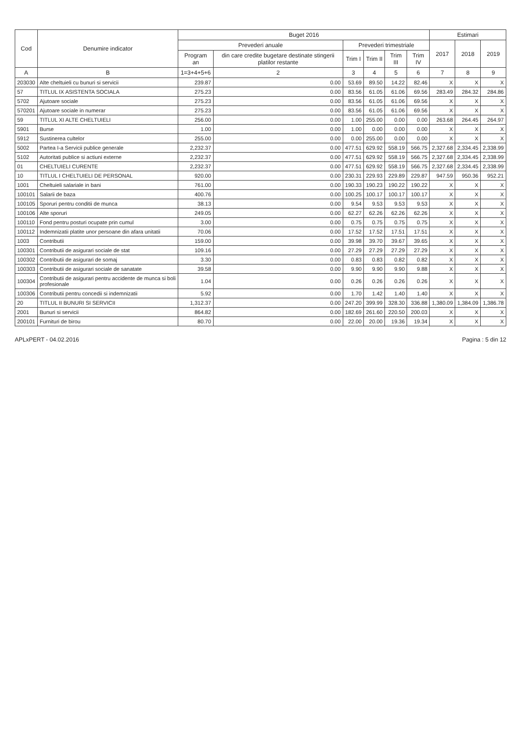| Cod | Denumire indicator | Buget 2016 | | | | | | Estimari | | |
| --- | --- | --- | --- | --- | --- | --- | --- | --- | --- | --- |
| | | Prevederi anuale | | Prevederi trimestriale | | | | 2017 | 2018 | 2019 |
| | | Program an | din care credite bugetare destinate stingerii platilor restante | Trim I | Trim II | Trim III | Trim IV | | | |
| A | B | 1=3+4+5+6 | 2 | 3 | 4 | 5 | 6 | 7 | 8 | 9 |
| 203030 | Alte cheltuieli cu bunuri si servicii | 239.87 | 0.00 | 53.69 | 89.50 | 14.22 | 82.46 | X | X | X |
| 57 | TITLUL IX ASISTENTA SOCIALA | 275.23 | 0.00 | 83.56 | 61.05 | 61.06 | 69.56 | 283.49 | 284.32 | 284.86 |
| 5702 | Ajutoare sociale | 275.23 | 0.00 | 83.56 | 61.05 | 61.06 | 69.56 | X | X | X |
| 570201 | Ajutoare sociale in numerar | 275.23 | 0.00 | 83.56 | 61.05 | 61.06 | 69.56 | X | X | X |
| 59 | TITLUL XI ALTE CHELTUIELI | 256.00 | 0.00 | 1.00 | 255.00 | 0.00 | 0.00 | 263.68 | 264.45 | 264.97 |
| 5901 | Burse | 1.00 | 0.00 | 1.00 | 0.00 | 0.00 | 0.00 | X | X | X |
| 5912 | Sustinerea cultelor | 255.00 | 0.00 | 0.00 | 255.00 | 0.00 | 0.00 | X | X | X |
| 5002 | Partea I-a Servicii publice generale | 2,232.37 | 0.00 | 477.51 | 629.92 | 558.19 | 566.75 | 2,327.68 | 2,334.45 | 2,338.99 |
| 5102 | Autoritati publice si actiuni externe | 2,232.37 | 0.00 | 477.51 | 629.92 | 558.19 | 566.75 | 2,327.68 | 2,334.45 | 2,338.99 |
| 01 | CHELTUIELI CURENTE | 2,232.37 | 0.00 | 477.51 | 629.92 | 558.19 | 566.75 | 2,327.68 | 2,334.45 | 2,338.99 |
| 10 | TITLUL I CHELTUIELI DE PERSONAL | 920.00 | 0.00 | 230.31 | 229.93 | 229.89 | 229.87 | 947.59 | 950.36 | 952.21 |
| 1001 | Cheltuieli salariale in bani | 761.00 | 0.00 | 190.33 | 190.23 | 190.22 | 190.22 | X | X | X |
| 100101 | Salarii de baza | 400.76 | 0.00 | 100.25 | 100.17 | 100.17 | 100.17 | X | X | X |
| 100105 | Sporuri pentru conditii de munca | 38.13 | 0.00 | 9.54 | 9.53 | 9.53 | 9.53 | X | X | X |
| 100106 | Alte sporuri | 249.05 | 0.00 | 62.27 | 62.26 | 62.26 | 62.26 | X | X | X |
| 100110 | Fond pentru posturi ocupate prin cumul | 3.00 | 0.00 | 0.75 | 0.75 | 0.75 | 0.75 | X | X | X |
| 100112 | Indemnizatii platite unor persoane din afara unitatii | 70.06 | 0.00 | 17.52 | 17.52 | 17.51 | 17.51 | X | X | X |
| 1003 | Contributii | 159.00 | 0.00 | 39.98 | 39.70 | 39.67 | 39.65 | X | X | X |
| 100301 | Contributii de asigurari sociale de stat | 109.16 | 0.00 | 27.29 | 27.29 | 27.29 | 27.29 | X | X | X |
| 100302 | Contributii de asigurari de somaj | 3.30 | 0.00 | 0.83 | 0.83 | 0.82 | 0.82 | X | X | X |
| 100303 | Contributii de asigurari sociale de sanatate | 39.58 | 0.00 | 9.90 | 9.90 | 9.90 | 9.88 | X | X | X |
| 100304 | Contributii de asigurari pentru accidente de munca si boli profesionale | 1.04 | 0.00 | 0.26 | 0.26 | 0.26 | 0.26 | X | X | X |
| 100306 | Contributii pentru concedii si indemnizatii | 5.92 | 0.00 | 1.70 | 1.42 | 1.40 | 1.40 | X | X | X |
| 20 | TITLUL II BUNURI SI SERVICII | 1,312.37 | 0.00 | 247.20 | 399.99 | 328.30 | 336.88 | 1,380.09 | 1,384.09 | 1,386.78 |
| 2001 | Bunuri si servicii | 864.82 | 0.00 | 182.69 | 261.60 | 220.50 | 200.03 | X | X | X |
| 200101 | Furnituri de birou | 80.70 | 0.00 | 22.00 | 20.00 | 19.36 | 19.34 | X | X | X |
APLxPERT - 04.02.2016 Pagina : 5 din 12